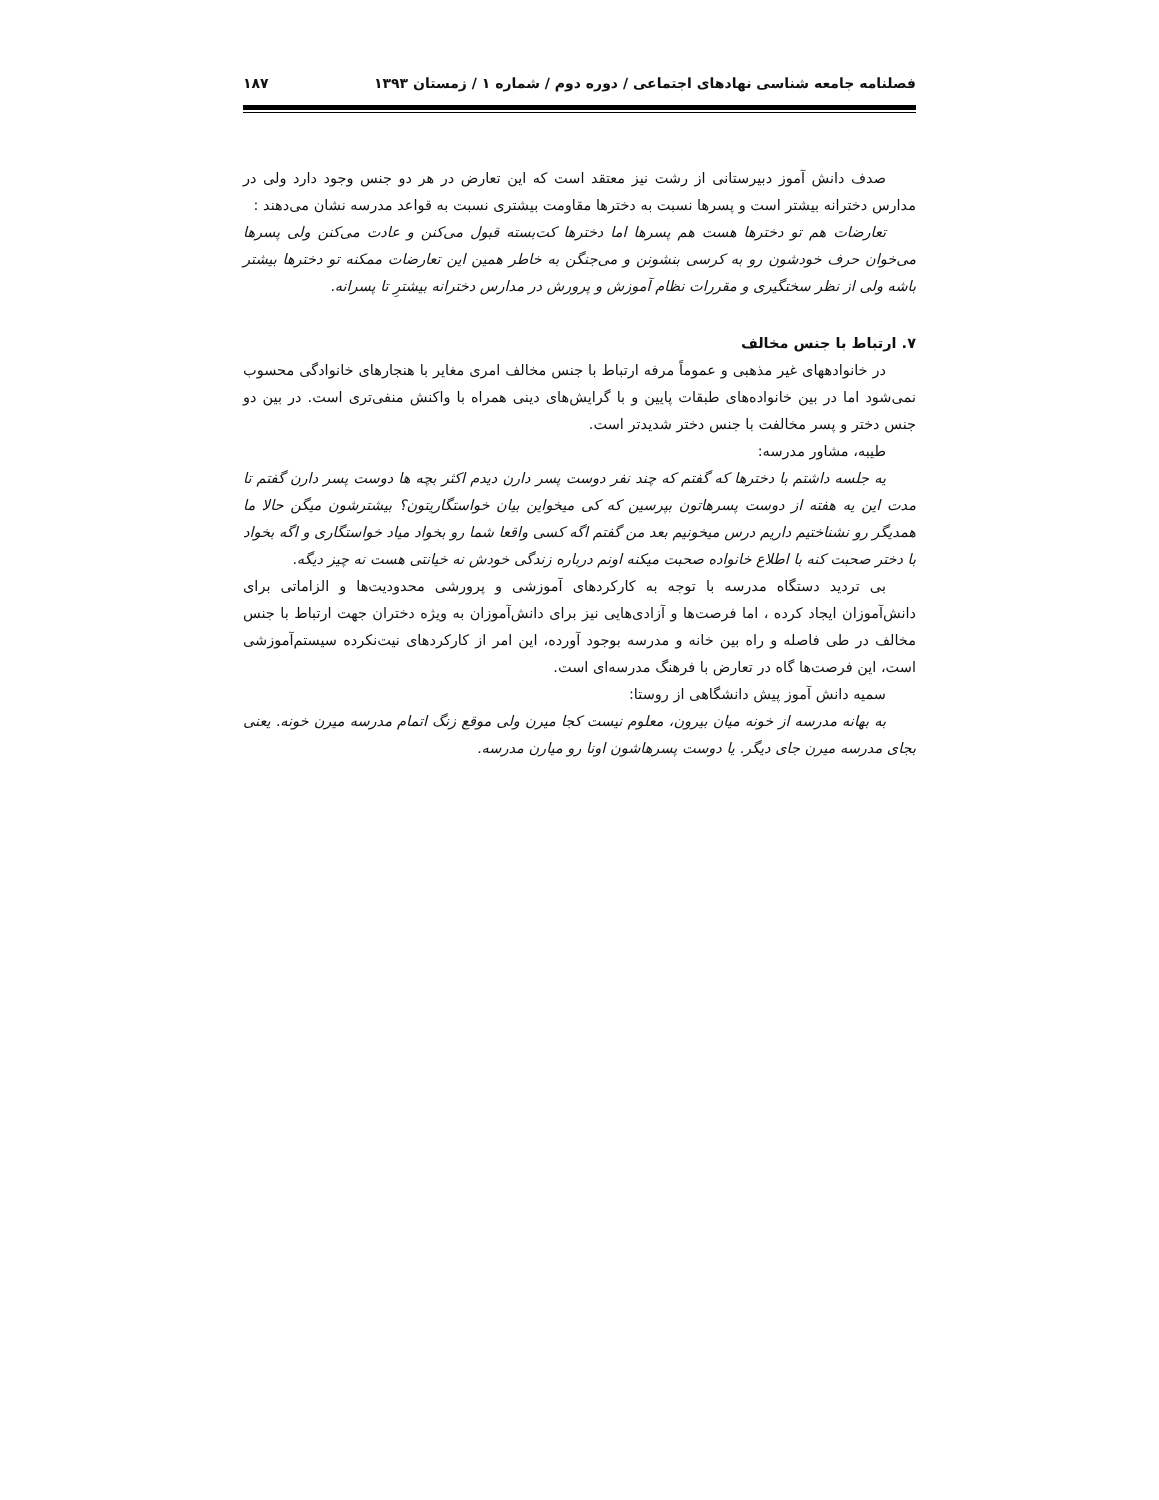فصلنامه جامعه شناسی نهادهای اجتماعی / دوره دوم / شماره ۱ / زمستان ۱۳۹۳ ۱۸۷
صدف دانش آموز دبیرستانی از رشت نیز معتقد است که این تعارض در هر دو جنس وجود دارد ولی در مدارس دخترانه بیشتر است و پسرها نسبت به دخترها مقاومت بیشتری نسبت به قواعد مدرسه نشان می‌دهند :
تعارضات هم تو دخترها هست هم پسرها اما دخترها کت‌بسته قبول می‌کنن و عادت می‌کنن ولی پسرها می‌خوان حرف خودشون رو به کرسی بنشونن و می‌جنگن به خاطر همین این تعارضات ممکنه تو دخترها بیشتر باشه ولی از نظر سختگیری و مقررات نظام آموزش و پرورش در مدارس دخترانه بیشترِ تا پسرانه.
۷. ارتباط با جنس مخالف
در خانوادههای غیر مذهبی و عموماً مرفه ارتباط با جنس مخالف امری مغایر با هنجارهای خانوادگی محسوب نمی‌شود اما در بین خانواده‌های طبقات پایین و با گرایش‌های دینی همراه با واکنش منفی‌تری است. در بین دو جنس دختر و پسر مخالفت با جنس دختر شدیدتر است.
طیبه، مشاور مدرسه:
یه جلسه داشتم با دخترها که گفتم که چند نفر دوست پسر دارن دیدم اکثر بچه ها دوست پسر دارن گفتم تا مدت این یه هفته از دوست پسرهاتون بپرسین که کی میخواین بیان خواستگاریتون؟ بیشترشون میگن حالا ما همدیگر رو نشناختیم داریم درس میخونیم بعد من گفتم اگه کسی واقعا شما رو بخواد میاد خواستگاری و اگه بخواد با دختر صحبت کنه با اطلاع خانواده صحبت میکنه اونم درباره زندگی خودش نه خیانتی هست نه چیز دیگه.
بی تردید دستگاه مدرسه با توجه به کارکردهای آموزشی و پرورشی محدودیت‌ها و الزاماتی برای دانش‌آموزان ایجاد کرده ، اما فرصت‌ها و آزادی‌هایی نیز برای دانش‌آموزان به ویژه دختران جهت ارتباط با جنس مخالف در طی فاصله و راه بین خانه و مدرسه بوجود آورده، این امر از کارکردهای نیت‌نکرده سیستم‌آموزشی است، این فرصت‌ها گاه در تعارض با فرهنگ مدرسه‌ای است.
سمیه دانش آموز پیش دانشگاهی از روستا:
به بهانه مدرسه از خونه میان بیرون، معلوم نیست کجا میرن ولی موقع زنگ اتمام مدرسه میرن خونه. یعنی بجای مدرسه میرن جای دیگر. یا دوست پسرهاشون اونا رو میارن مدرسه.